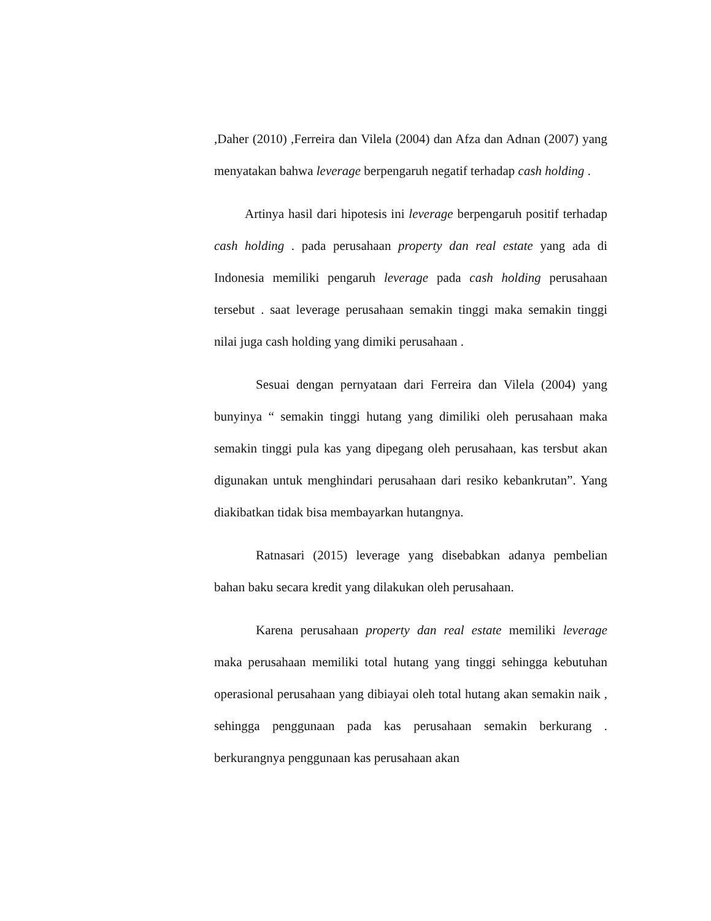,Daher (2010) ,Ferreira dan Vilela (2004) dan Afza dan Adnan (2007) yang menyatakan bahwa leverage berpengaruh negatif terhadap cash holding .
Artinya hasil dari hipotesis ini leverage berpengaruh positif terhadap cash holding . pada perusahaan property dan real estate yang ada di Indonesia memiliki pengaruh leverage pada cash holding perusahaan tersebut . saat leverage perusahaan semakin tinggi maka semakin tinggi nilai juga cash holding yang dimiki perusahaan .
Sesuai dengan pernyataan dari Ferreira dan Vilela (2004) yang bunyinya “ semakin tinggi hutang yang dimiliki oleh perusahaan maka semakin tinggi pula kas yang dipegang oleh perusahaan, kas tersbut akan digunakan untuk menghindari perusahaan dari resiko kebankrutan”. Yang diakibatkan tidak bisa membayarkan hutangnya.
Ratnasari (2015) leverage yang disebabkan adanya pembelian bahan baku secara kredit yang dilakukan oleh perusahaan.
Karena perusahaan property dan real estate memiliki leverage maka perusahaan memiliki total hutang yang tinggi sehingga kebutuhan operasional perusahaan yang dibiayai oleh total hutang akan semakin naik , sehingga penggunaan pada kas perusahaan semakin berkurang . berkurangnya penggunaan kas perusahaan akan